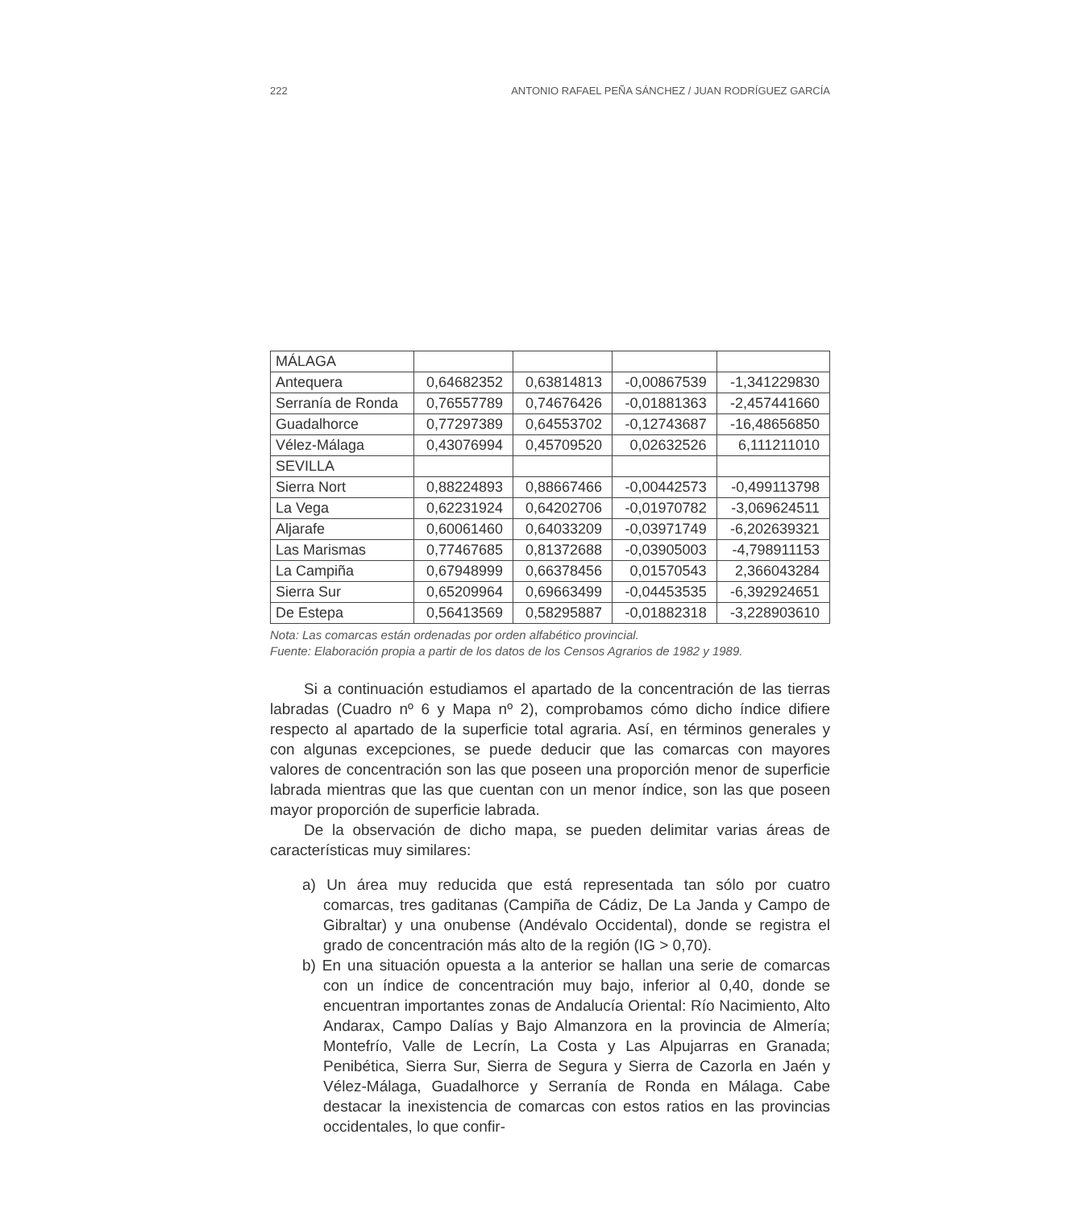222 ANTONIO RAFAEL PEÑA SÁNCHEZ / JUAN RODRÍGUEZ GARCÍA
| MÁLAGA | | | | |
| Antequera | 0,64682352 | 0,63814813 | -0,00867539 | -1,341229830 |
| Serranía de Ronda | 0,76557789 | 0,74676426 | -0,01881363 | -2,457441660 |
| Guadalhorce | 0,77297389 | 0,64553702 | -0,12743687 | -16,48656850 |
| Vélez-Málaga | 0,43076994 | 0,45709520 | 0,02632526 | 6,111211010 |
| SEVILLA | | | | |
| Sierra Nort | 0,88224893 | 0,88667466 | -0,00442573 | -0,499113798 |
| La Vega | 0,62231924 | 0,64202706 | -0,01970782 | -3,069624511 |
| Aljarafe | 0,60061460 | 0,64033209 | -0,03971749 | -6,202639321 |
| Las Marismas | 0,77467685 | 0,81372688 | -0,03905003 | -4,798911153 |
| La Campiña | 0,67948999 | 0,66378456 | 0,01570543 | 2,366043284 |
| Sierra Sur | 0,65209964 | 0,69663499 | -0,04453535 | -6,392924651 |
| De Estepa | 0,56413569 | 0,58295887 | -0,01882318 | -3,228903610 |
Nota: Las comarcas están ordenadas por orden alfabético provincial.
Fuente: Elaboración propia a partir de los datos de los Censos Agrarios de 1982 y 1989.
Si a continuación estudiamos el apartado de la concentración de las tierras labradas (Cuadro nº 6 y Mapa nº 2), comprobamos cómo dicho índice difiere respecto al apartado de la superficie total agraria. Así, en términos generales y con algunas excepciones, se puede deducir que las comarcas con mayores valores de concentración son las que poseen una proporción menor de superficie labrada mientras que las que cuentan con un menor índice, son las que poseen mayor proporción de superficie labrada.
De la observación de dicho mapa, se pueden delimitar varias áreas de características muy similares:
a) Un área muy reducida que está representada tan sólo por cuatro comarcas, tres gaditanas (Campiña de Cádiz, De La Janda y Campo de Gibraltar) y una onubense (Andévalo Occidental), donde se registra el grado de concentración más alto de la región (IG > 0,70).
b) En una situación opuesta a la anterior se hallan una serie de comarcas con un índice de concentración muy bajo, inferior al 0,40, donde se encuentran importantes zonas de Andalucía Oriental: Río Nacimiento, Alto Andarax, Campo Dalías y Bajo Almanzora en la provincia de Almería; Montefrío, Valle de Lecrín, La Costa y Las Alpujarras en Granada; Penibética, Sierra Sur, Sierra de Segura y Sierra de Cazorla en Jaén y Vélez-Málaga, Guadalhorce y Serranía de Ronda en Málaga. Cabe destacar la inexistencia de comarcas con estos ratios en las provincias occidentales, lo que confir-